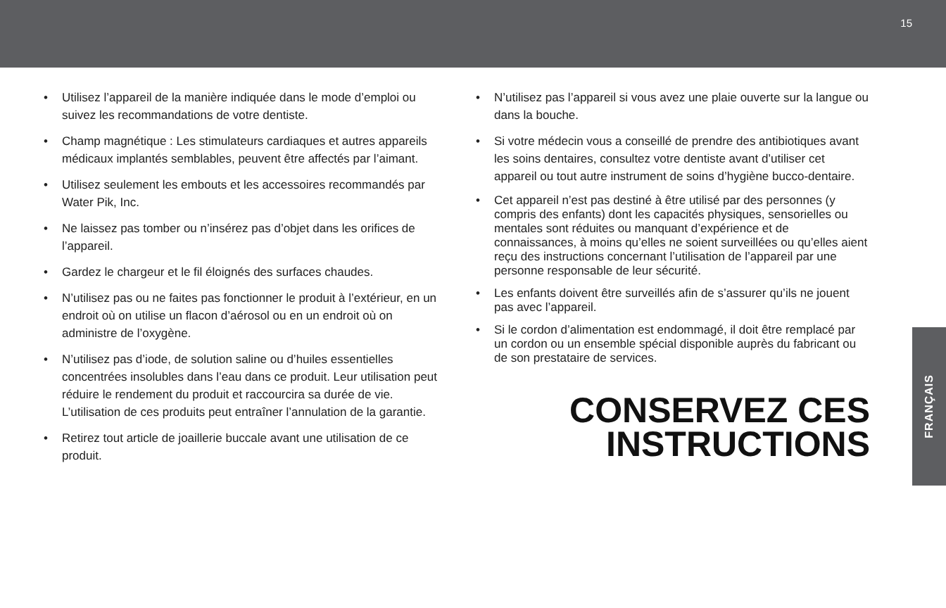15
• Utilisez l’appareil de la manière indiquée dans le mode d’emploi ou suivez les recommandations de votre dentiste.
• Champ magnétique : Les stimulateurs cardiaques et autres appareils médicaux implantés semblables, peuvent être affectés par l’aimant.
• Utilisez seulement les embouts et les accessoires recommandés par Water Pik, Inc.
• Ne laissez pas tomber ou n’insérez pas d’objet dans les orifices de l’appareil.
• Gardez le chargeur et le fil éloignés des surfaces chaudes.
• N’utilisez pas ou ne faites pas fonctionner le produit à l’extérieur, en un endroit où on utilise un flacon d’aérosol ou en un endroit où on administre de l’oxygène.
• N’utilisez pas d’iode, de solution saline ou d’huiles essentielles concentrées insolubles dans l’eau dans ce produit. Leur utilisation peut réduire le rendement du produit et raccourcira sa durée de vie. L’utilisation de ces produits peut entraîner l’annulation de la garantie.
• Retirez tout article de joaillerie buccale avant une utilisation de ce produit.
• N’utilisez pas l’appareil si vous avez une plaie ouverte sur la langue ou dans la bouche.
• Si votre médecin vous a conseillé de prendre des antibiotiques avant les soins dentaires, consultez votre dentiste avant d’utiliser cet appareil ou tout autre instrument de soins d’hygiène bucco-dentaire.
• Cet appareil n’est pas destiné à être utilisé par des personnes (y compris des enfants) dont les capacités physiques, sensorielles ou mentales sont réduites ou manquant d’expérience et de connaissances, à moins qu’elles ne soient surveillées ou qu’elles aient reçu des instructions concernant l’utilisation de l’appareil par une personne responsable de leur sécurité.
• Les enfants doivent être surveillés afin de s’assurer qu’ils ne jouent pas avec l’appareil.
• Si le cordon d’alimentation est endommagé, il doit être remplacé par un cordon ou un ensemble spécial disponible auprès du fabricant ou de son prestataire de services.
CONSERVEZ CES
INSTRUCTIONS
FRANÇAIS